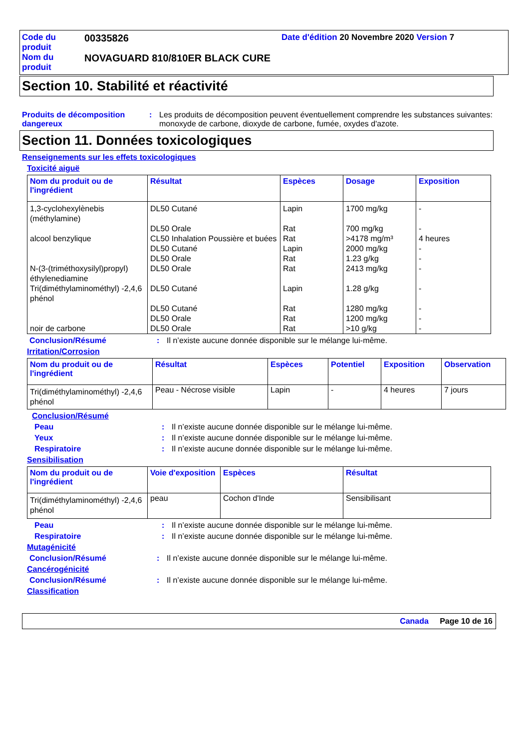Code du produit
00335826
Date d'édition 20 Novembre 2020 Version 7
Nom du produit
NOVAGUARD 810/810ER BLACK CURE
Section 10. Stabilité et réactivité
Produits de décomposition dangereux
:
Les produits de décomposition peuvent éventuellement comprendre les substances suivantes: monoxyde de carbone, dioxyde de carbone, fumée, oxydes d'azote.
Section 11. Données toxicologiques
Renseignements sur les effets toxicologiques
Toxicité aiguë
| Nom du produit ou de l'ingrédient | Résultat | Espèces | Dosage | Exposition |
| --- | --- | --- | --- | --- |
| 1,3-cyclohexylènebis (méthylamine) | DL50 Cutané | Lapin | 1700 mg/kg | - |
| | DL50 Orale | Rat | 700 mg/kg | - |
| alcool benzylique | CL50 Inhalation Poussière et buées | Rat | >4178 mg/m³ | 4 heures |
| | DL50 Cutané | Lapin | 2000 mg/kg | - |
| | DL50 Orale | Rat | 1.23 g/kg | - |
| N-(3-(triméthoxysilyl)propyl) éthylenediamine | DL50 Orale | Rat | 2413 mg/kg | - |
| Tri(diméthylaminométhyl) -2,4,6 phénol | DL50 Cutané | Lapin | 1.28 g/kg | - |
| | DL50 Cutané | Rat | 1280 mg/kg | - |
| | DL50 Orale | Rat | 1200 mg/kg | - |
| noir de carbone | DL50 Orale | Rat | >10 g/kg | - |
Conclusion/Résumé
:
Il n’existe aucune donnée disponible sur le mélange lui-même.
Irritation/Corrosion
| Nom du produit ou de l'ingrédient | Résultat | Espèces | Potentiel | Exposition | Observation |
| --- | --- | --- | --- | --- | --- |
| Tri(diméthylaminométhyl) -2,4,6 phénol | Peau - Nécrose visible | Lapin | - | 4 heures | 7 jours |
Conclusion/Résumé
Peau
:
Il n’existe aucune donnée disponible sur le mélange lui-même.
Yeux
:
Il n’existe aucune donnée disponible sur le mélange lui-même.
Respiratoire
:
Il n’existe aucune donnée disponible sur le mélange lui-même.
Sensibilisation
| Nom du produit ou de l'ingrédient | Voie d'exposition | Espèces | Résultat |
| --- | --- | --- | --- |
| Tri(diméthylaminométhyl) -2,4,6 phénol | peau | Cochon d'Inde | Sensibilisant |
Peau
:
Il n’existe aucune donnée disponible sur le mélange lui-même.
Respiratoire
:
Il n’existe aucune donnée disponible sur le mélange lui-même.
Mutagénicité
Conclusion/Résumé
:
Il n’existe aucune donnée disponible sur le mélange lui-même.
Cancérogénicité
Conclusion/Résumé
:
Il n’existe aucune donnée disponible sur le mélange lui-même.
Classification
Canada Page 10 de 16